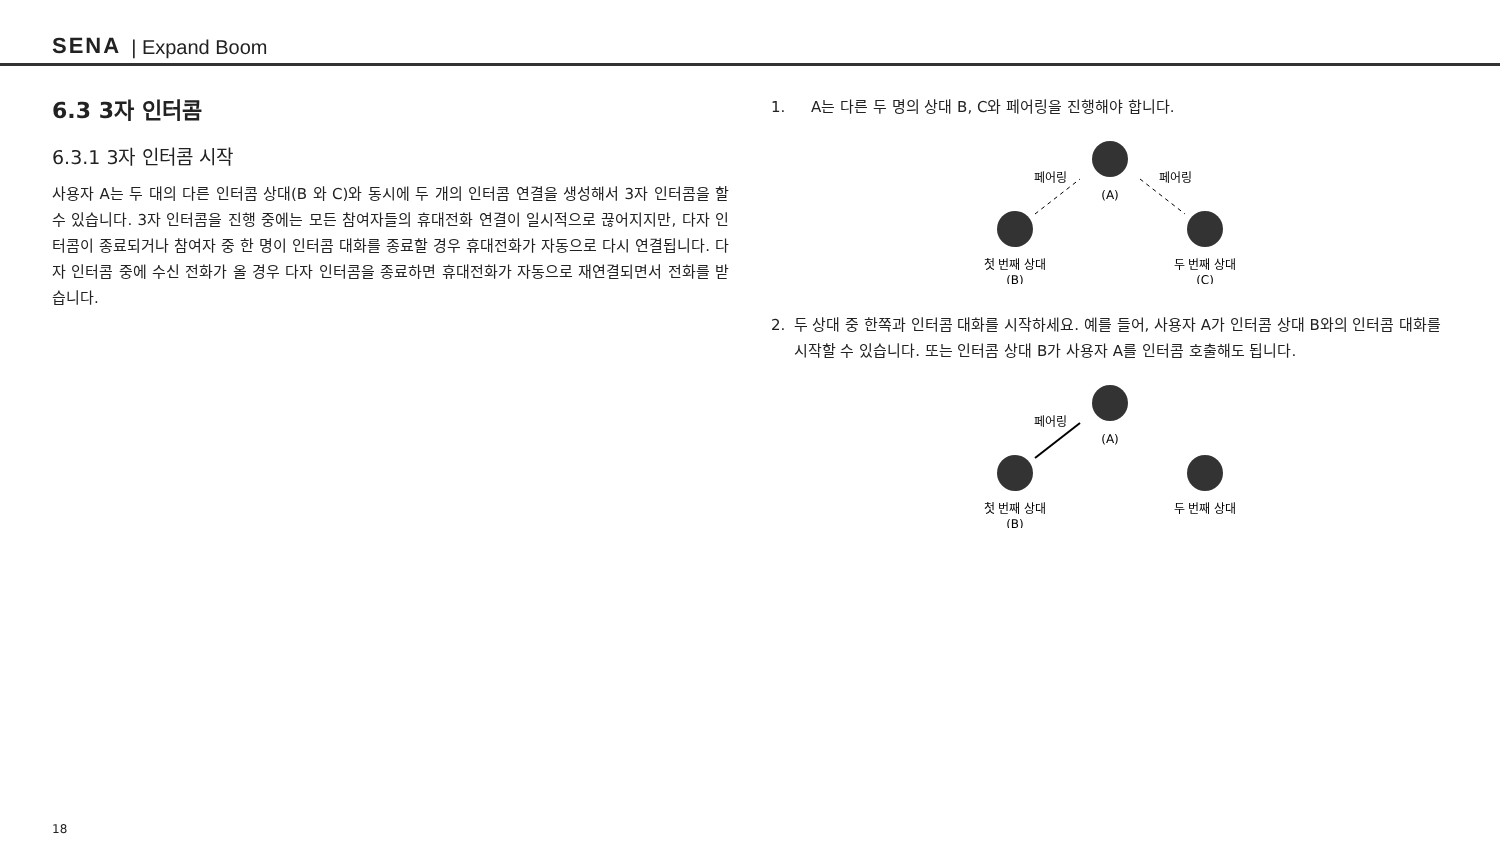SENA | Expand Boom
6.3 3자 인터콤
6.3.1 3자 인터콤 시작
사용자 A는 두 대의 다른 인터콤 상대(B 와 C)와 동시에 두 개의 인터콤 연결을 생성해서 3자 인터콤을 할 수 있습니다. 3자 인터콤을 진행 중에는 모든 참여자들의 휴대전화 연결이 일시적으로 끊어지지만, 다자 인터콤이 종료되거나 참여자 중 한 명이 인터콤 대화를 종료할 경우 휴대전화가 자동으로 다시 연결됩니다. 다자 인터콤 중에 수신 전화가 올 경우 다자 인터콤을 종료하면 휴대전화가 자동으로 재연결되면서 전화를 받습니다.
1. A는 다른 두 명의 상대 B, C와 페어링을 진행해야 합니다.
(A)
첫 번째 상대
(B)
두 번째 상대
(C)
페어링
페어링
2. 두 상대 중 한쪽과 인터콤 대화를 시작하세요. 예를 들어, 사용자 A가 인터콤 상대 B와의 인터콤 대화를 시작할 수 있습니다. 또는 인터콤 상대 B가 사용자 A를 인터콤 호출해도 됩니다.
(A)
첫 번째 상대
(B)
두 번째 상대
페어링
18